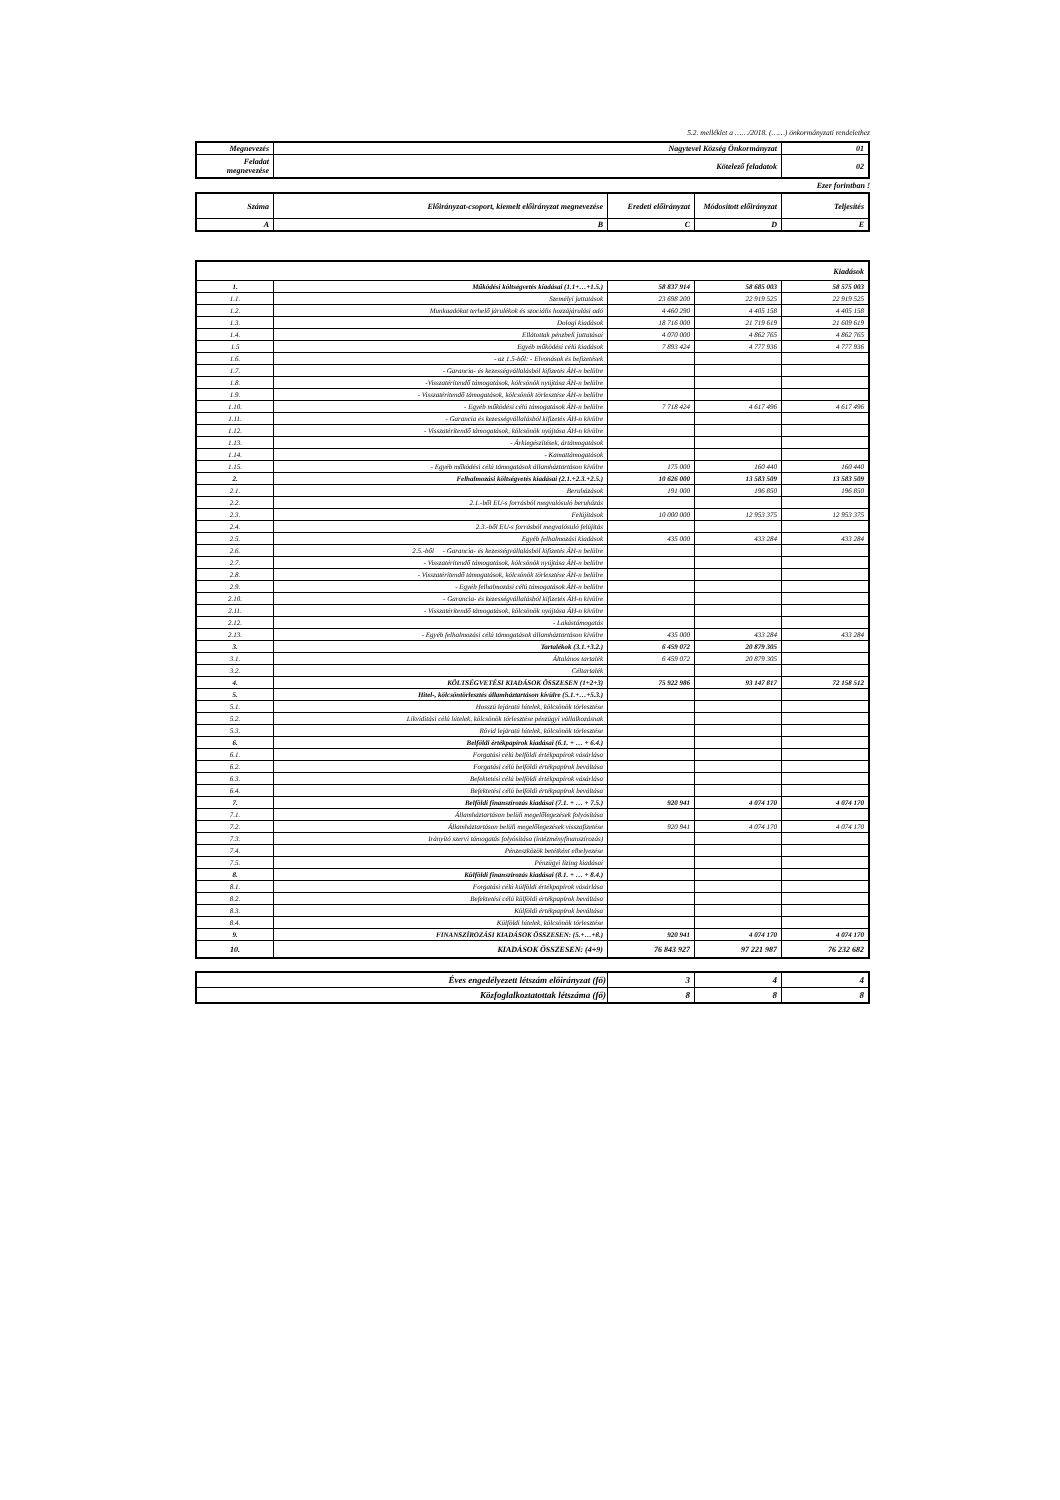5.2. melléklet a ……/2018. (……) önkormányzati rendelethez
| Megnevezés | Nagytevel Község Önkormányzat | 01 |
| --- | --- | --- |
| Feladat megnevezése | Kötelező feladatok | 02 |
Ezer forintban !
| Száma | Előirányzat-csoport, kiemelt előirányzat megnevezése | Eredeti előirányzat | Módosított előirányzat | Teljesítés |
| --- | --- | --- | --- | --- |
| A | B | C | D | E |
| Kiadások | | | | |
| --- | --- | --- | --- | --- |
| 1. | Működési költségvetés kiadásai (1.1+…+1.5.) | 58 837 914 | 58 685 003 | 58 575 003 |
| 1.1. | Személyi juttatások | 23 698 200 | 22 919 525 | 22 919 525 |
| 1.2. | Munkaadókat terhelő járulékok és szociális hozzájárulási adó | 4 460 290 | 4 405 158 | 4 405 158 |
| 1.3. | Dologi kiadások | 18 716 000 | 21 719 619 | 21 609 619 |
| 1.4. | Ellátottak pénzbeli juttatásai | 4 070 000 | 4 862 765 | 4 862 765 |
| 1.5 | Egyéb működési célú kiadások | 7 893 424 | 4 777 936 | 4 777 936 |
| 1.6. | - az 1.5-ből: - Elvonások és befizetések | | | |
| 1.7. | - Garancia- és kezességvállalásból kifizetés ÁH-n belülre | | | |
| 1.8. | -Visszatérítendő támogatások, kölcsönök nyújtása ÁH-n belülre | | | |
| 1.9. | - Visszatérítendő támogatások, kölcsönök törlesztése ÁH-n belülre | | | |
| 1.10. | - Egyéb működési célú támogatások ÁH-n belülre | 7 718 424 | 4 617 496 | 4 617 496 |
| 1.11. | - Garancia és kezességvállalásból kifizetés ÁH-n kívülre | | | |
| 1.12. | - Visszatérítendő támogatások, kölcsönök nyújtása ÁH-n kívülre | | | |
| 1.13. | - Árkiegészítések, ártámogatások | | | |
| 1.14. | - Kamattámogatások | | | |
| 1.15. | - Egyéb működési célú támogatások államháztartáson kívülre | 175 000 | 160 440 | 160 440 |
| 2. | Felhalmozási költségvetés kiadásai (2.1.+2.3.+2.5.) | 10 626 000 | 13 583 509 | 13 583 509 |
| 2.1. | Beruházások | 191 000 | 196 850 | 196 850 |
| 2.2. | 2.1.-ből EU-s forrásból megvalósuló beruházás | | | |
| 2.3. | Felújítások | 10 000 000 | 12 953 375 | 12 953 375 |
| 2.4. | 2.3.-ből EU-s forrásból megvalósuló felújítás | | | |
| 2.5. | Egyéb felhalmozási kiadások | 435 000 | 433 284 | 433 284 |
| 2.6. | 2.5.-ből - Garancia- és kezességvállalásból kifizetés ÁH-n belülre | | | |
| 2.7. | - Visszatérítendő támogatások, kölcsönök nyújtása ÁH-n belülre | | | |
| 2.8. | - Visszatérítendő támogatások, kölcsönök törlesztése ÁH-n belülre | | | |
| 2.9. | - Egyéb felhalmozási célú támogatások ÁH-n belülre | | | |
| 2.10. | - Garancia- és kezességvállalásból kifizetés ÁH-n kívülre | | | |
| 2.11. | - Visszatérítendő támogatások, kölcsönök nyújtása ÁH-n kívülre | | | |
| 2.12. | - Lakástámogatás | | | |
| 2.13. | - Egyéb felhalmozási célú támogatások államháztartáson kívülre | 435 000 | 433 284 | 433 284 |
| 3. | Tartalékok (3.1.+3.2.) | 6 459 072 | 20 879 305 | |
| 3.1. | Általános tartalék | 6 459 072 | 20 879 305 | |
| 3.2. | Céltartalék | | | |
| 4. | KÖLTSÉGVETÉSI KIADÁSOK ÖSSZESEN (1+2+3) | 75 922 986 | 93 147 817 | 72 158 512 |
| 5. | Hitel-, kölcsöntörlesztés államháztartáson kívülre (5.1.+…+5.3.) | | | |
| 5.1. | Hosszú lejáratú hitelek, kölcsönök törlesztése | | | |
| 5.2. | Likviditási célú hitelek, kölcsönök törlesztése pénzügyi vállalkozásnak | | | |
| 5.3. | Rövid lejáratú hitelek, kölcsönök törlesztése | | | |
| 6. | Belföldi értékpapírok kiadásai (6.1. + … + 6.4.) | | | |
| 6.1. | Forgatási célú belföldi értékpapírok vásárlása | | | |
| 6.2. | Forgatási célú belföldi értékpapírok beváltása | | | |
| 6.3. | Befektetési célú belföldi értékpapírok vásárlása | | | |
| 6.4. | Befektetési célú belföldi értékpapírok beváltása | | | |
| 7. | Belföldi finanszírozás kiadásai (7.1. + … + 7.5.) | 920 941 | 4 074 170 | 4 074 170 |
| 7.1. | Államháztartáson belüli megelőlegezések folyósítása | | | |
| 7.2. | Államháztartáson belüli megelőlegezések visszafizetése | 920 941 | 4 074 170 | 4 074 170 |
| 7.3. | Irányító szervi támogatás folyósítása (intézményfinanszírozás) | | | |
| 7.4. | Pénzeszközök betétként elhelyezése | | | |
| 7.5. | Pénzügyi lízing kiadásai | | | |
| 8. | Külföldi finanszírozás kiadásai (8.1. + … + 8.4.) | | | |
| 8.1. | Forgatási célú külföldi értékpapírok vásárlása | | | |
| 8.2. | Befektetési célú külföldi értékpapírok beváltása | | | |
| 8.3. | Külföldi értékpapírok beváltása | | | |
| 8.4. | Külföldi hitelek, kölcsönök törlesztése | | | |
| 9. | FINANSZÍROZÁSI KIADÁSOK ÖSSZESEN: (5.+…+8.) | 920 941 | 4 074 170 | 4 074 170 |
| 10. | KIADÁSOK ÖSSZESEN: (4+9) | 76 843 927 | 97 221 987 | 76 232 682 |
| Éves engedélyezett létszám előirányzat (fő) | 3 | 4 | 4 |
| Közfoglalkoztatottak létszáma (fő) | 8 | 8 | 8 |